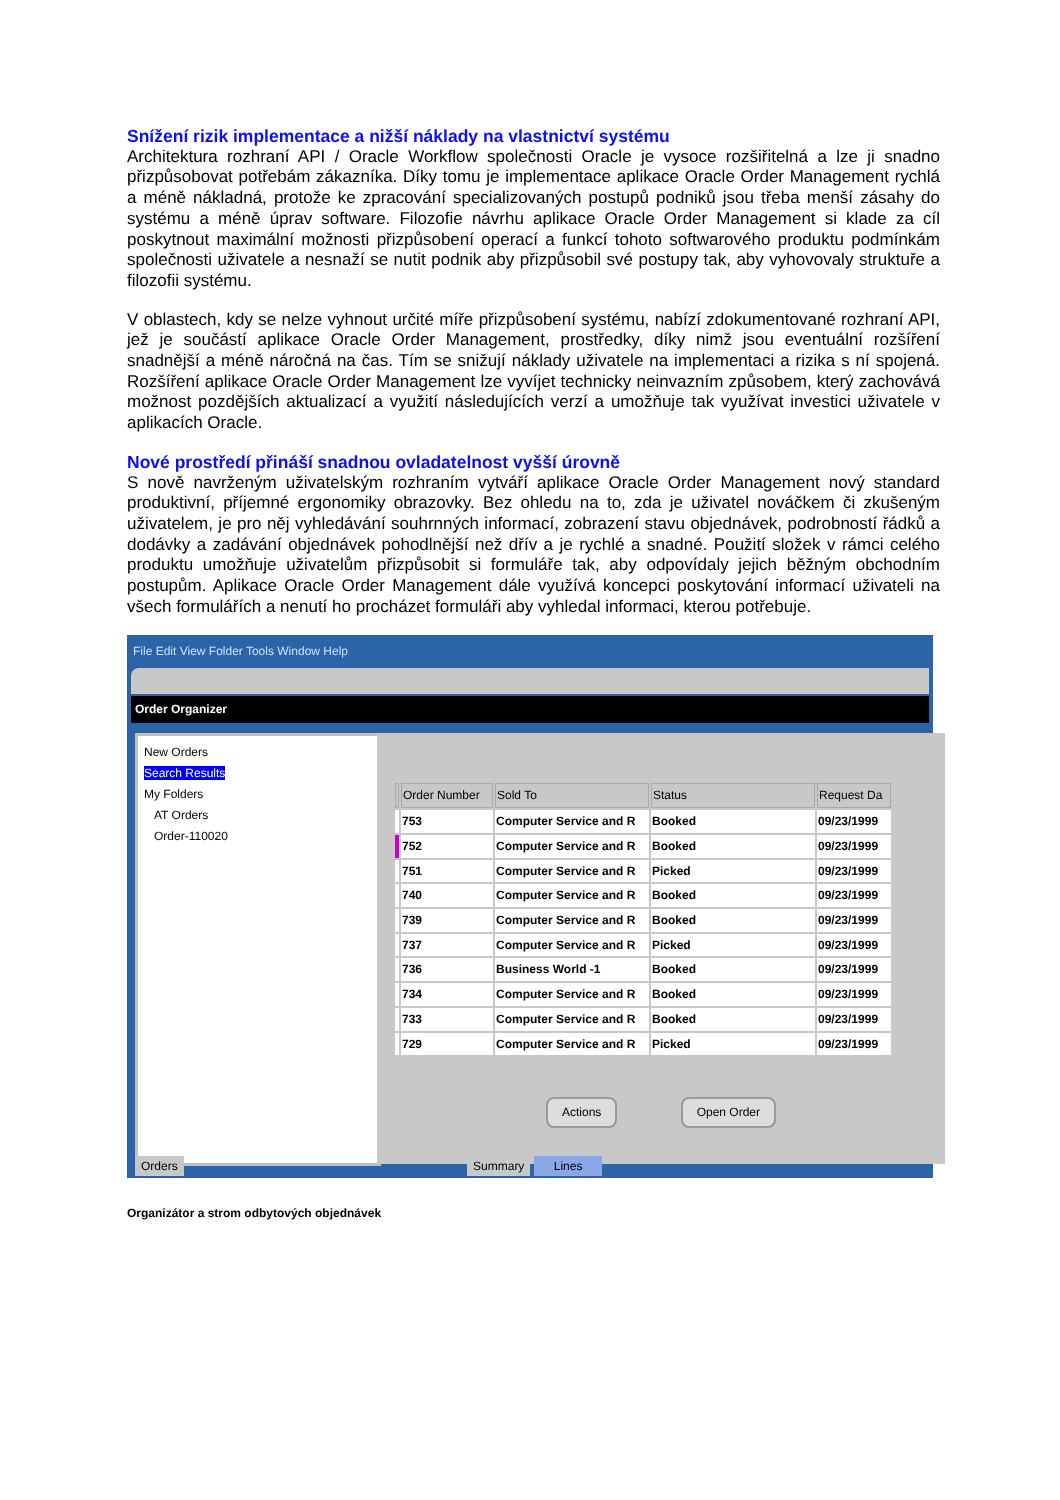Snížení rizik implementace a nižší náklady na vlastnictví systému
Architektura rozhraní API / Oracle Workflow společnosti Oracle je vysoce rozšiřitelná a lze ji snadno přizpůsobovat potřebám zákazníka. Díky tomu je implementace aplikace Oracle Order Management rychlá a méně nákladná, protože ke zpracování specializovaných postupů podniků jsou třeba menší zásahy do systému a méně úprav software. Filozofie návrhu aplikace Oracle Order Management si klade za cíl poskytnout maximální možnosti přizpůsobení operací a funkcí tohoto softwarového produktu podmínkám společnosti uživatele a nesnaží se nutit podnik aby přizpůsobil své postupy tak, aby vyhovovaly struktuře a filozofii systému.
V oblastech, kdy se nelze vyhnout určité míře přizpůsobení systému, nabízí zdokumentované rozhraní API, jež je součástí aplikace Oracle Order Management, prostředky, díky nimž jsou eventuální rozšíření snadnější a méně náročná na čas. Tím se snižují náklady uživatele na implementaci a rizika s ní spojená. Rozšíření aplikace Oracle Order Management lze vyvíjet technicky neinvazním způsobem, který zachovává možnost pozdějších aktualizací a využití následujících verzí a umožňuje tak využívat investici uživatele v aplikacích Oracle.
Nové prostředí přináší snadnou ovladatelnost vyšší úrovně
S nově navrženým uživatelským rozhraním vytváří aplikace Oracle Order Management nový standard produktivní, příjemné ergonomiky obrazovky. Bez ohledu na to, zda je uživatel nováčkem či zkušeným uživatelem, je pro něj vyhledávání souhrnných informací, zobrazení stavu objednávek, podrobností řádků a dodávky a zadávání objednávek pohodlnější než dřív a je rychlé a snadné. Použití složek v rámci celého produktu umožňuje uživatelům přizpůsobit si formuláře tak, aby odpovídaly jejich běžným obchodním postupům. Aplikace Oracle Order Management dále využívá koncepci poskytování informací uživateli na všech formulářích a nenutí ho procházet formuláři aby vyhledal informaci, kterou potřebuje.
File Edit View Folder Tools Window Help
Order Organizer
New Orders
Search Results
My Folders
AT Orders
Order-110020
| | Order Number | Sold To | Status | Request Da |
| --- | --- | --- | --- | --- |
| | 753 | Computer Service and R | Booked | 09/23/1999 |
| | 752 | Computer Service and R | Booked | 09/23/1999 |
| | 751 | Computer Service and R | Picked | 09/23/1999 |
| | 740 | Computer Service and R | Booked | 09/23/1999 |
| | 739 | Computer Service and R | Booked | 09/23/1999 |
| | 737 | Computer Service and R | Picked | 09/23/1999 |
| | 736 | Business World -1 | Booked | 09/23/1999 |
| | 734 | Computer Service and R | Booked | 09/23/1999 |
| | 733 | Computer Service and R | Booked | 09/23/1999 |
| | 729 | Computer Service and R | Picked | 09/23/1999 |
Actions Open Order
Orders Summary Lines
Organizátor a strom odbytových objednávek